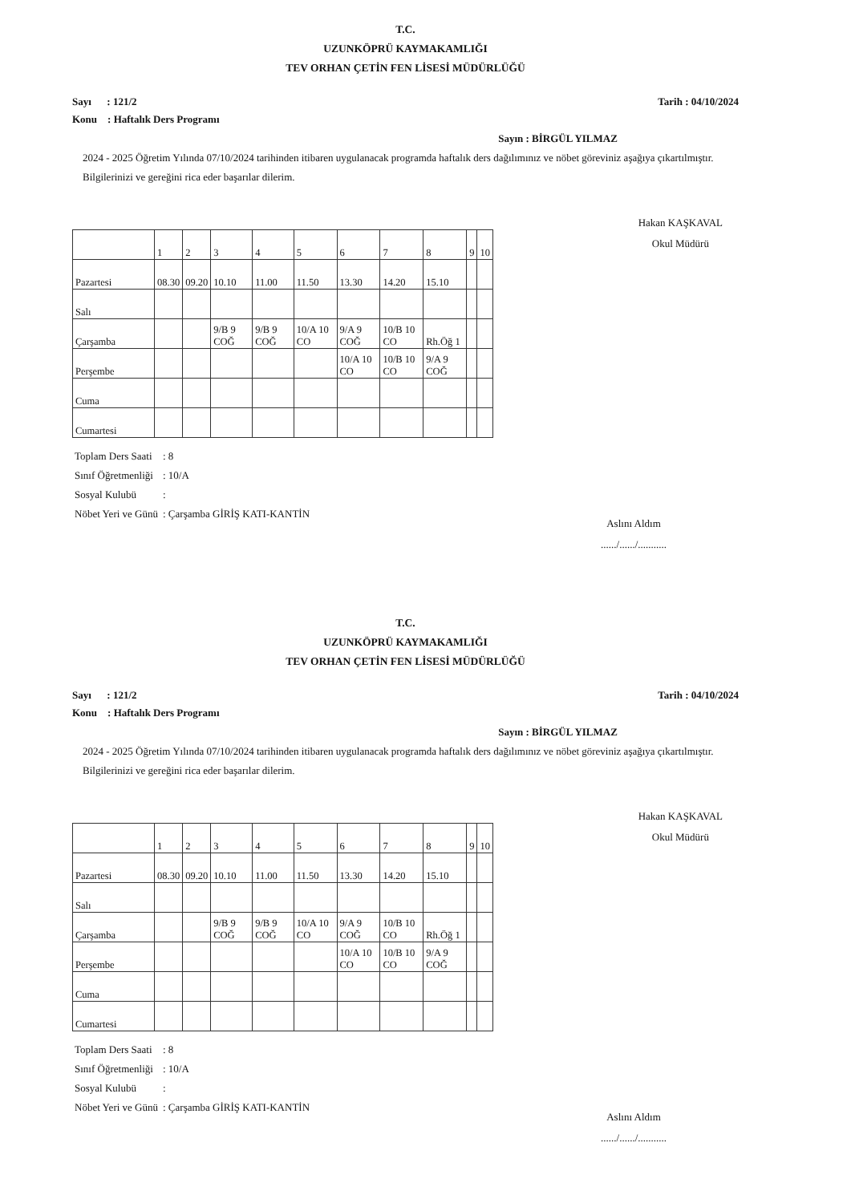T.C.
UZUNKÖPRÜ KAYMAKAMLIĞI
TEV ORHAN ÇETİN FEN LİSESİ MÜDÜRLÜĞÜ
Sayı : 121/2 Tarih : 04/10/2024
Konu : Haftalık Ders Programı
Sayın : BİRGÜL YILMAZ
2024 - 2025 Öğretim Yılında 07/10/2024 tarihinden itibaren uygulanacak programda haftalık ders dağılımınız ve nöbet göreviniz aşağıya çıkartılmıştır.
Bilgilerinizi ve gereğini rica eder başarılar dilerim.
Hakan KAŞKAVAL
Okul Müdürü
| | 1 | 2 | 3 | 4 | 5 | 6 | 7 | 8 | 9 | 10 |
| Pazartesi | 08.30 | 09.20 | 10.10 | 11.00 | 11.50 | 13.30 | 14.20 | 15.10 | | |
| Salı | | | | | | | | | | |
| Çarşamba | | | 9/B 9 COĞ | 9/B 9 COĞ | 10/A 10 CO | 9/A 9 COĞ | 10/B 10 CO | Rh.Öğ 1 | | |
| Perşembe | | | | | | 10/A 10 CO | 10/B 10 CO | 9/A 9 COĞ | | |
| Cuma | | | | | | | | | | |
| Cumartesi | | | | | | | | | | |
| Toplam Ders Saati | : 8 |
| Sınıf Öğretmenliği | : 10/A |
| Sosyal Kulubü | : |
| Nöbet Yeri ve Günü | : Çarşamba GİRİŞ KATI-KANTİN |
Aslını Aldım
....../....../...........
T.C.
UZUNKÖPRÜ KAYMAKAMLIĞI
TEV ORHAN ÇETİN FEN LİSESİ MÜDÜRLÜĞÜ
Sayı : 121/2 Tarih : 04/10/2024
Konu : Haftalık Ders Programı
Sayın : BİRGÜL YILMAZ
2024 - 2025 Öğretim Yılında 07/10/2024 tarihinden itibaren uygulanacak programda haftalık ders dağılımınız ve nöbet göreviniz aşağıya çıkartılmıştır.
Bilgilerinizi ve gereğini rica eder başarılar dilerim.
Hakan KAŞKAVAL
Okul Müdürü
| | 1 | 2 | 3 | 4 | 5 | 6 | 7 | 8 | 9 | 10 |
| Pazartesi | 08.30 | 09.20 | 10.10 | 11.00 | 11.50 | 13.30 | 14.20 | 15.10 | | |
| Salı | | | | | | | | | | |
| Çarşamba | | | 9/B 9 COĞ | 9/B 9 COĞ | 10/A 10 CO | 9/A 9 COĞ | 10/B 10 CO | Rh.Öğ 1 | | |
| Perşembe | | | | | | 10/A 10 CO | 10/B 10 CO | 9/A 9 COĞ | | |
| Cuma | | | | | | | | | | |
| Cumartesi | | | | | | | | | | |
| Toplam Ders Saati | : 8 |
| Sınıf Öğretmenliği | : 10/A |
| Sosyal Kulubü | : |
| Nöbet Yeri ve Günü | : Çarşamba GİRİŞ KATI-KANTİN |
Aslını Aldım
....../....../...........